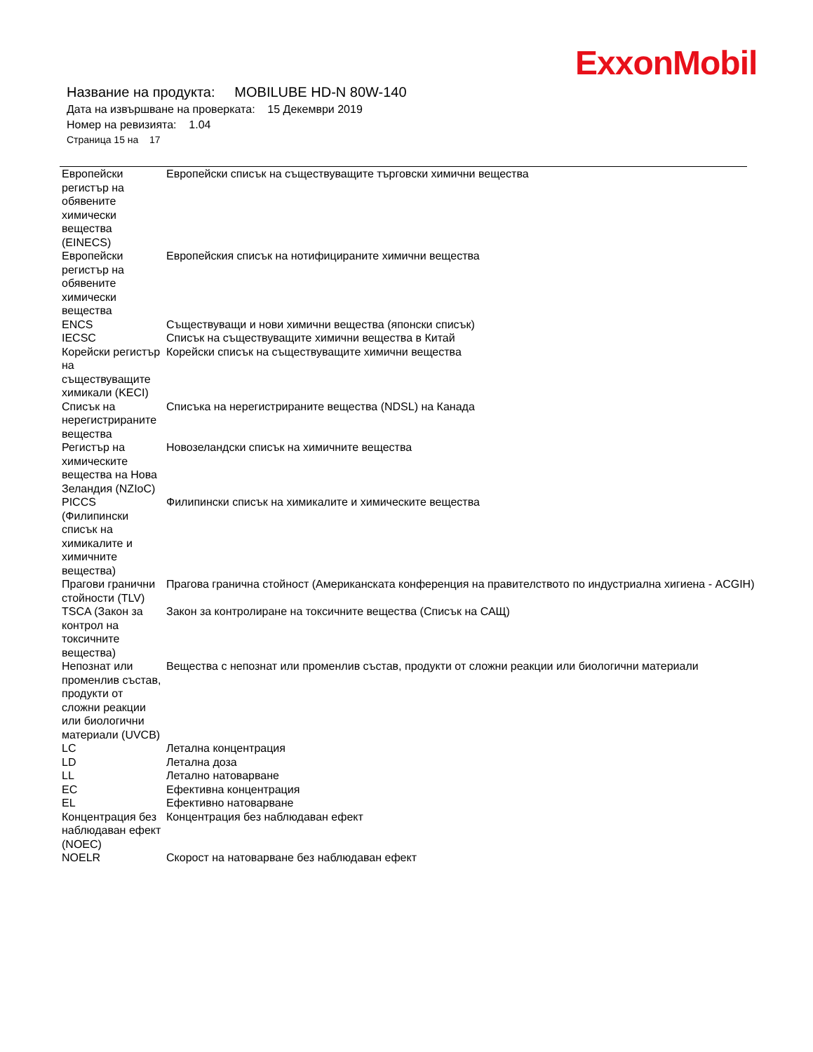ExxonMobil
Название на продукта: MOBILUBE HD-N 80W-140
Дата на извършване на проверката: 15 Декември 2019
Номер на ревизията: 1.04
Страница 15 на 17
| Европейски регистър на обявените химически вещества (EINECS) | Европейски списък на съществуващите търговски химични вещества |
| Европейски регистър на обявените химически вещества | Европейския списък на нотифицираните химични вещества |
| ENCS | Съществуващи и нови химични вещества (японски списък) |
| IECSC | Списък на съществуващите химични вещества в Китай |
| Корейски регистър на съществуващите химикали (KECI) | Корейски списък на съществуващите химични вещества |
| Списък на нерегистрираните вещества | Списъка на нерегистрираните вещества (NDSL) на Канада |
| Регистър на химическите вещества на Нова Зеландия (NZIoC) | Новозеландски списък на химичните вещества |
| PICCS (Филипински списък на химикалите и химичните вещества) | Филипински списък на химикалите и химическите вещества |
| Прагови гранични стойности (TLV) | Прагова гранична стойност (Американската конференция на правителството по индустриална хигиена - ACGIH) |
| TSCA (Закон за контрол на токсичните вещества) | Закон за контролиране на токсичните вещества (Списък на САЩ) |
| Непознат или променлив състав, продукти от сложни реакции или биологични материали (UVCB) | Вещества с непознат или променлив състав, продукти от сложни реакции или биологични материали |
| LC | Летална концентрация |
| LD | Летална доза |
| LL | Летално натоварване |
| EC | Ефективна концентрация |
| EL | Ефективно натоварване |
| Концентрация без наблюдаван ефект (NOEC) | Концентрация без наблюдаван ефект |
| NOELR | Скорост на натоварване без наблюдаван ефект |